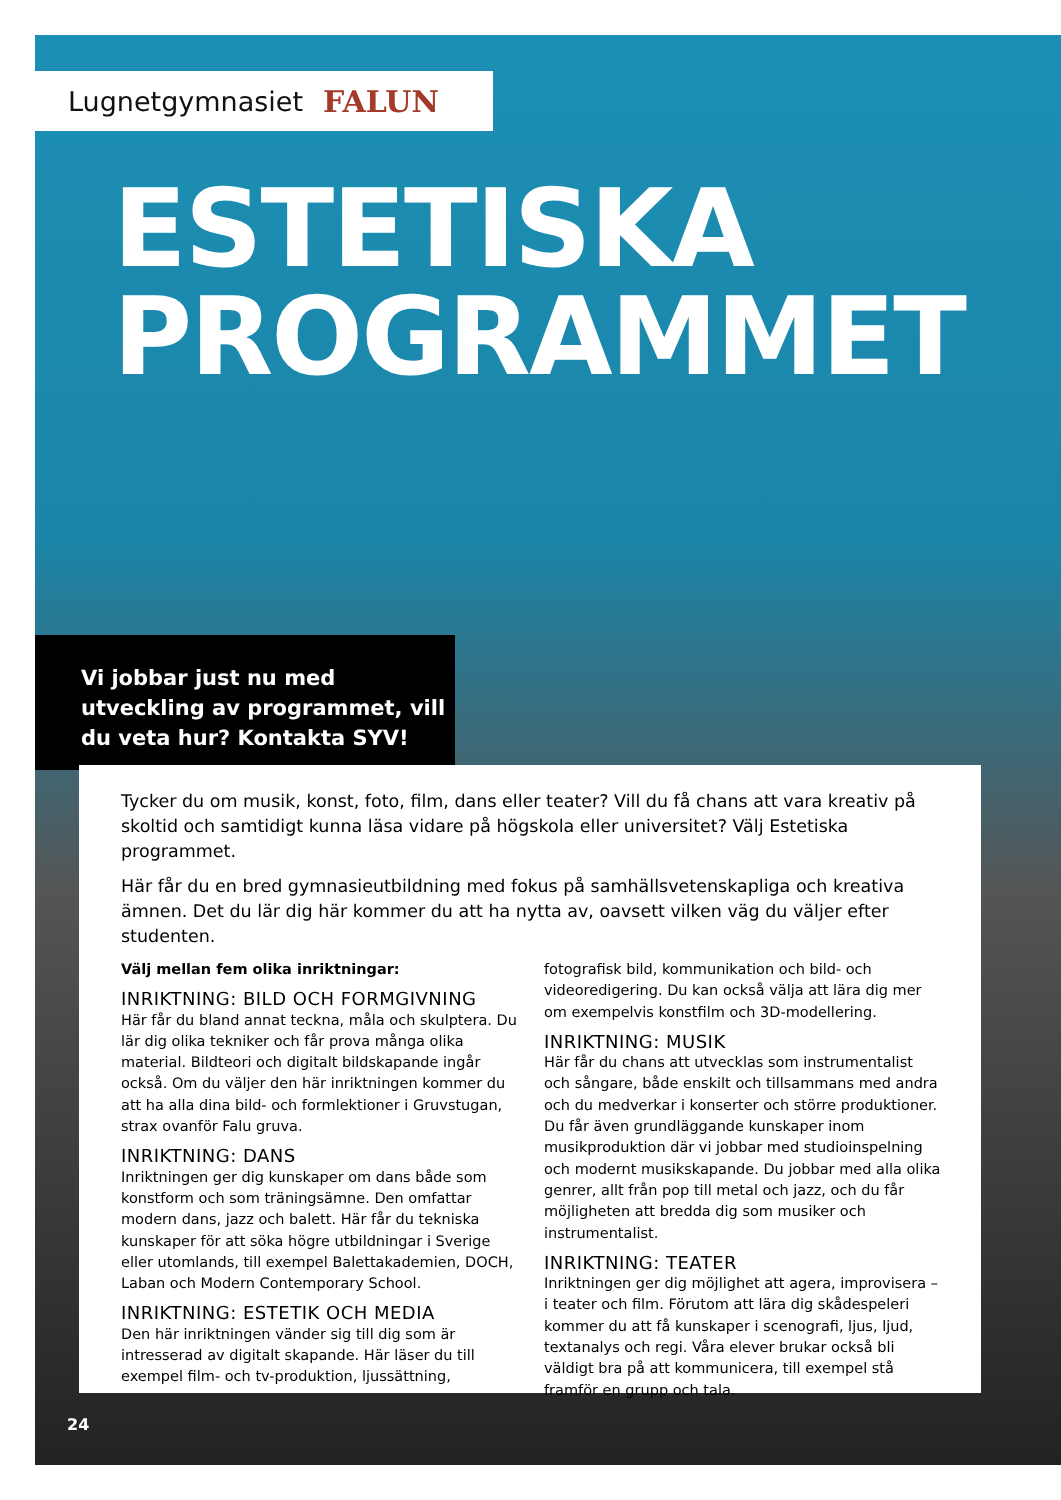Lugnetgymnasiet FALUN
ESTETISKA
PROGRAMMET
Vi jobbar just nu med utveckling av programmet, vill du veta hur? Kontakta SYV!
Tycker du om musik, konst, foto, film, dans eller teater? Vill du få chans att vara kreativ på skoltid och samtidigt kunna läsa vidare på högskola eller universitet? Välj Estetiska programmet.
Här får du en bred gymnasieutbildning med fokus på samhällsvetenskapliga och kreativa ämnen. Det du lär dig här kommer du att ha nytta av, oavsett vilken väg du väljer efter studenten.
Välj mellan fem olika inriktningar:
INRIKTNING: BILD OCH FORMGIVNING
Här får du bland annat teckna, måla och skulptera. Du lär dig olika tekniker och får prova många olika material. Bildteori och digitalt bildskapande ingår också. Om du väljer den här inriktningen kommer du att ha alla dina bild- och formlektioner i Gruvstugan, strax ovanför Falu gruva.
INRIKTNING: DANS
Inriktningen ger dig kunskaper om dans både som konstform och som träningsämne. Den omfattar modern dans, jazz och balett. Här får du tekniska kunskaper för att söka högre utbildningar i Sverige eller utomlands, till exempel Balettakademien, DOCH, Laban och Modern Contemporary School.
INRIKTNING: ESTETIK OCH MEDIA
Den här inriktningen vänder sig till dig som är intresserad av digitalt skapande. Här läser du till exempel film- och tv-produktion, ljussättning, fotografisk bild, kommunikation och bild- och videoredigering. Du kan också välja att lära dig mer om exempelvis konstfilm och 3D-modellering.
INRIKTNING: MUSIK
Här får du chans att utvecklas som instrumentalist och sångare, både enskilt och tillsammans med andra och du medverkar i konserter och större produktioner. Du får även grundläggande kunskaper inom musikproduktion där vi jobbar med studioinspelning och modernt musikskapande. Du jobbar med alla olika genrer, allt från pop till metal och jazz, och du får möjligheten att bredda dig som musiker och instrumentalist.
INRIKTNING: TEATER
Inriktningen ger dig möjlighet att agera, improvisera – i teater och film. Förutom att lära dig skådespeleri kommer du att få kunskaper i scenografi, ljus, ljud, textanalys och regi. Våra elever brukar också bli väldigt bra på att kommunicera, till exempel stå framför en grupp och tala.
24